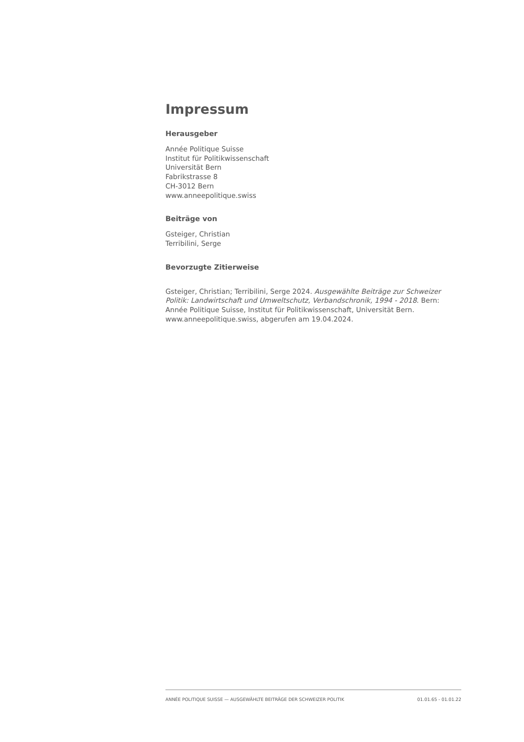Impressum
Herausgeber
Année Politique Suisse
Institut für Politikwissenschaft
Universität Bern
Fabrikstrasse 8
CH-3012 Bern
www.anneepolitique.swiss
Beiträge von
Gsteiger, Christian
Terribilini, Serge
Bevorzugte Zitierweise
Gsteiger, Christian; Terribilini, Serge 2024. Ausgewählte Beiträge zur Schweizer Politik: Landwirtschaft und Umweltschutz, Verbandschronik, 1994 - 2018. Bern: Année Politique Suisse, Institut für Politikwissenschaft, Universität Bern. www.anneepolitique.swiss, abgerufen am 19.04.2024.
ANNÉE POLITIQUE SUISSE — AUSGEWÄHLTE BEITRÄGE DER SCHWEIZER POLITIK 01.01.65 - 01.01.22